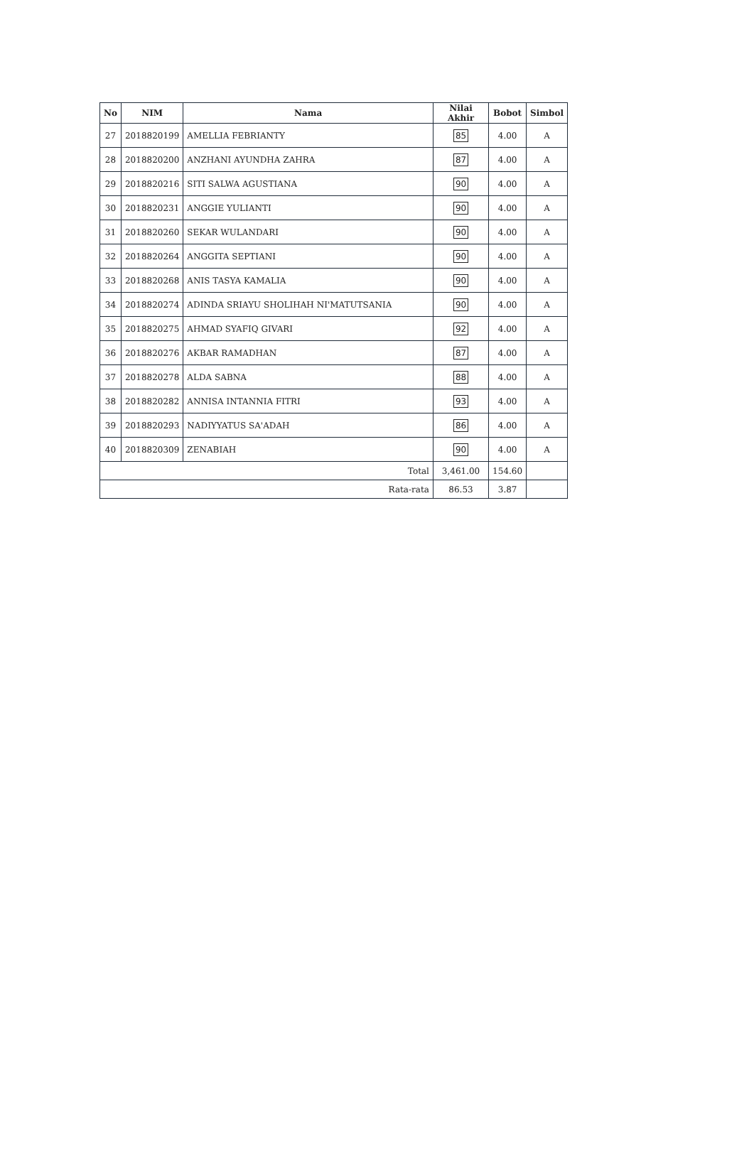| No | NIM | Nama | Nilai Akhir | Bobot | Simbol |
| --- | --- | --- | --- | --- | --- |
| 27 | 2018820199 | AMELLIA FEBRIANTY | 85 | 4.00 | A |
| 28 | 2018820200 | ANZHANI AYUNDHA ZAHRA | 87 | 4.00 | A |
| 29 | 2018820216 | SITI SALWA AGUSTIANA | 90 | 4.00 | A |
| 30 | 2018820231 | ANGGIE YULIANTI | 90 | 4.00 | A |
| 31 | 2018820260 | SEKAR WULANDARI | 90 | 4.00 | A |
| 32 | 2018820264 | ANGGITA SEPTIANI | 90 | 4.00 | A |
| 33 | 2018820268 | ANIS TASYA KAMALIA | 90 | 4.00 | A |
| 34 | 2018820274 | ADINDA SRIAYU SHOLIHAH NI'MATUTSANIA | 90 | 4.00 | A |
| 35 | 2018820275 | AHMAD SYAFIQ GIVARI | 92 | 4.00 | A |
| 36 | 2018820276 | AKBAR RAMADHAN | 87 | 4.00 | A |
| 37 | 2018820278 | ALDA SABNA | 88 | 4.00 | A |
| 38 | 2018820282 | ANNISA INTANNIA FITRI | 93 | 4.00 | A |
| 39 | 2018820293 | NADIYYATUS SA'ADAH | 86 | 4.00 | A |
| 40 | 2018820309 | ZENABIAH | 90 | 4.00 | A |
| Total | | | 3,461.00 | 154.60 | |
| Rata-rata | | | 86.53 | 3.87 | |